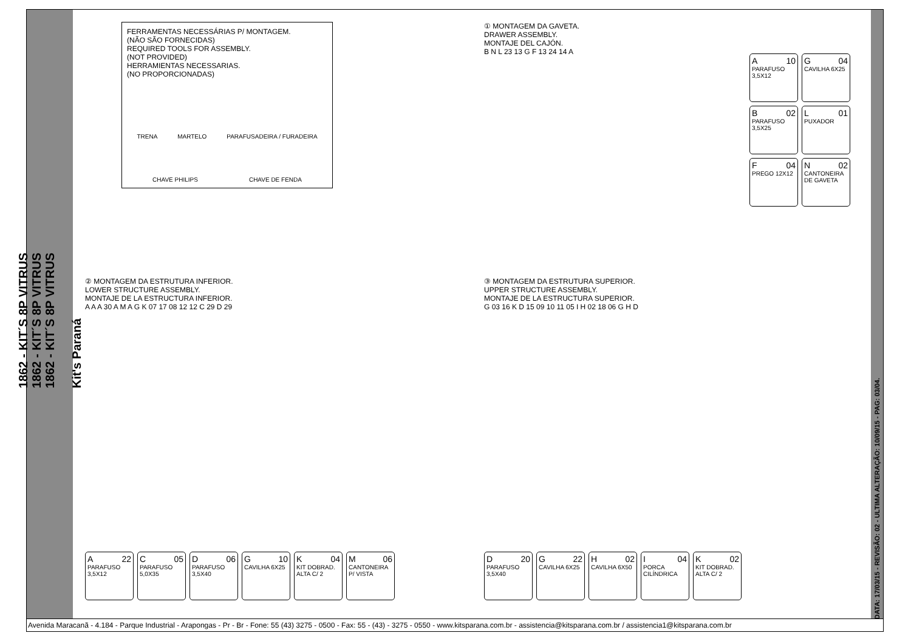1862 - KIT´S 8P VITRUS
1862 - KIT´S 8P VITRUS
1862 - KIT´S 8P VITRUS
Kit's Paraná
FERRAMENTAS NECESSÁRIAS P/ MONTAGEM.
(NÃO SÃO FORNECIDAS)
REQUIRED TOOLS FOR ASSEMBLY.
(NOT PROVIDED)
HERRAMIENTAS NECESSARIAS.
(NO PROPORCIONADAS)
TRENA MARTELO PARAFUSADEIRA / FURADEIRA
CHAVE PHILIPS CHAVE DE FENDA
① MONTAGEM DA GAVETA.
DRAWER ASSEMBLY.
MONTAJE DEL CAJÓN.
B N L 23 13 G F 13 24 14 A
A 10
PARAFUSO 3,5X12
G 04
CAVILHA 6X25
B 02
PARAFUSO 3,5X25
L 01
PUXADOR
F 04
PREGO 12X12
N 02
CANTONEIRA DE GAVETA
② MONTAGEM DA ESTRUTURA INFERIOR.
LOWER STRUCTURE ASSEMBLY.
MONTAJE DE LA ESTRUCTURA INFERIOR.
A A A 30 A M A G K 07 17 08 12 12 C 29 D 29
A 22
PARAFUSO 3,5X12
C 05
PARAFUSO 5,0X35
D 06
PARAFUSO 3,5X40
G 10
CAVILHA 6X25
K 04
KIT DOBRAD. ALTA C/ 2
M 06
CANTONEIRA P/ VISTA
③ MONTAGEM DA ESTRUTURA SUPERIOR.
UPPER STRUCTURE ASSEMBLY.
MONTAJE DE LA ESTRUCTURA SUPERIOR.
G 03 16 K D 15 09 10 11 05 I H 02 18 06 G H D
D 20
PARAFUSO 3,5X40
G 22
CAVILHA 6X25
H 02
CAVILHA 6X50
I 04
PORCA CILÍNDRICA
K 02
KIT DOBRAD. ALTA C/ 2
DATA: 17/03/15 - REVISÃO: 02 - ULTIMA ALTERAÇÃO: 10/09/15 - PAG: 03/04.
Avenida Maracanã - 4.184 - Parque Industrial - Arapongas - Pr - Br - Fone: 55 (43) 3275 - 0500 - Fax: 55 - (43) - 3275 - 0550 - www.kitsparana.com.br - assistencia@kitsparana.com.br / assistencia1@kitsparana.com.br